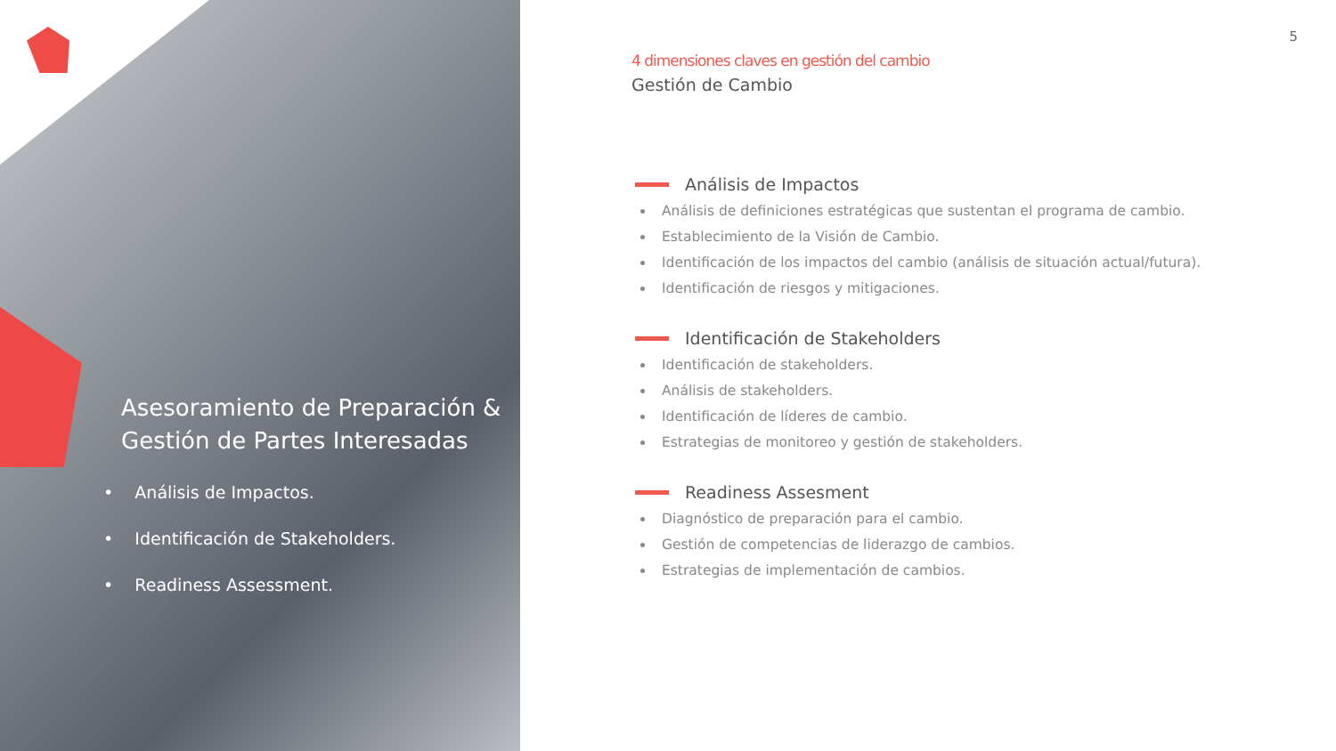Asesoramiento de Preparación & Gestión de Partes Interesadas
• Análisis de Impactos.
• Identificación de Stakeholders.
• Readiness Assessment.
5
4 dimensiones claves en gestión del cambio
Gestión de Cambio
Análisis de Impactos
Análisis de definiciones estratégicas que sustentan el programa de cambio.
Establecimiento de la Visión de Cambio.
Identificación de los impactos del cambio (análisis de situación actual/futura).
Identificación de riesgos y mitigaciones.
Identificación de Stakeholders
Identificación de stakeholders.
Análisis de stakeholders.
Identificación de líderes de cambio.
Estrategias de monitoreo y gestión de stakeholders.
Readiness Assesment
Diagnóstico de preparación para el cambio.
Gestión de competencias de liderazgo de cambios.
Estrategias de implementación de cambios.